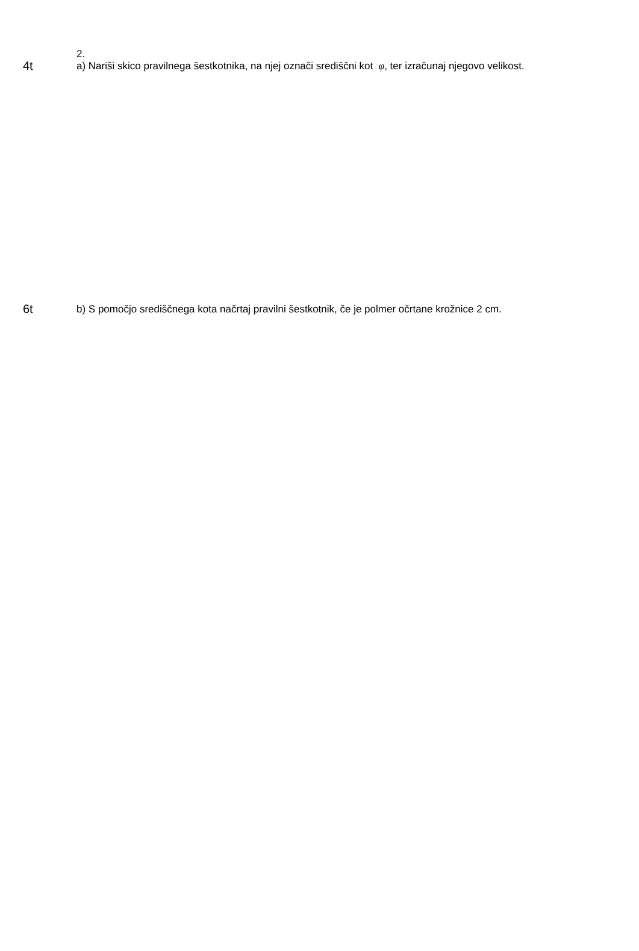2.
4t
a) Nariši skico pravilnega šestkotnika, na njej označi središčni kot φ, ter izračunaj njegovo velikost.
6t
b) S pomočjo središčnega kota načrtaj pravilni šestkotnik, če je polmer očrtane krožnice 2 cm.